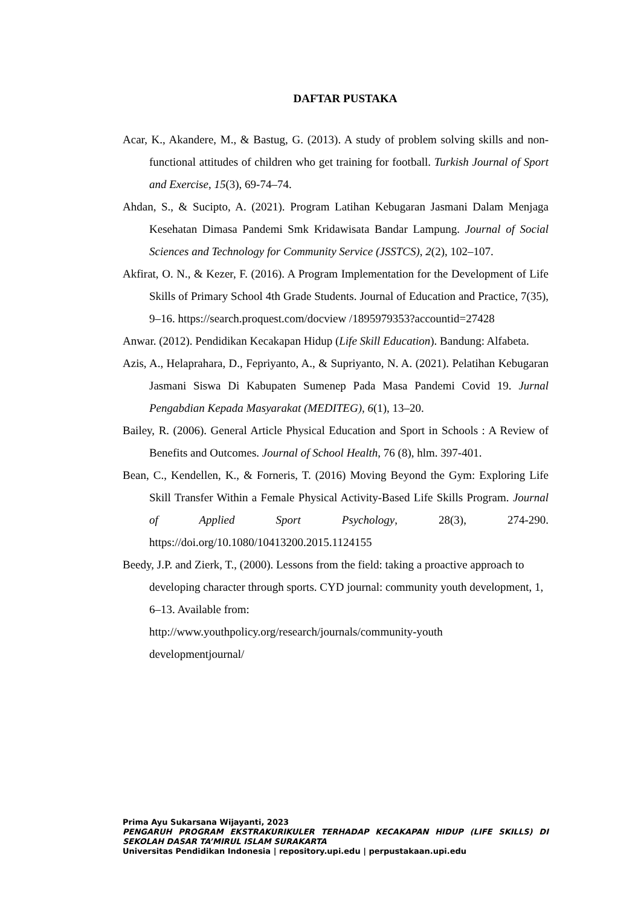DAFTAR PUSTAKA
Acar, K., Akandere, M., & Bastug, G. (2013). A study of problem solving skills and non-functional attitudes of children who get training for football. Turkish Journal of Sport and Exercise, 15(3), 69-74–74.
Ahdan, S., & Sucipto, A. (2021). Program Latihan Kebugaran Jasmani Dalam Menjaga Kesehatan Dimasa Pandemi Smk Kridawisata Bandar Lampung. Journal of Social Sciences and Technology for Community Service (JSSTCS), 2(2), 102–107.
Akfirat, O. N., & Kezer, F. (2016). A Program Implementation for the Development of Life Skills of Primary School 4th Grade Students. Journal of Education and Practice, 7(35), 9–16. https://search.proquest.com/docview /1895979353?accountid=27428
Anwar. (2012). Pendidikan Kecakapan Hidup (Life Skill Education). Bandung: Alfabeta.
Azis, A., Helaprahara, D., Fepriyanto, A., & Supriyanto, N. A. (2021). Pelatihan Kebugaran Jasmani Siswa Di Kabupaten Sumenep Pada Masa Pandemi Covid 19. Jurnal Pengabdian Kepada Masyarakat (MEDITEG), 6(1), 13–20.
Bailey, R. (2006). General Article Physical Education and Sport in Schools : A Review of Benefits and Outcomes. Journal of School Health, 76 (8), hlm. 397-401.
Bean, C., Kendellen, K., & Forneris, T. (2016) Moving Beyond the Gym: Exploring Life Skill Transfer Within a Female Physical Activity-Based Life Skills Program. Journal of Applied Sport Psychology, 28(3), 274-290. https://doi.org/10.1080/10413200.2015.1124155
Beedy, J.P. and Zierk, T., (2000). Lessons from the field: taking a proactive approach to developing character through sports. CYD journal: community youth development, 1, 6–13. Available from:
http://www.youthpolicy.org/research/journals/community-youth
developmentjournal/
Prima Ayu Sukarsana Wijayanti, 2023
PENGARUH PROGRAM EKSTRAKURIKULER TERHADAP KECAKAPAN HIDUP (LIFE SKILLS) DI SEKOLAH DASAR TA’MIRUL ISLAM SURAKARTA
Universitas Pendidikan Indonesia | repository.upi.edu | perpustakaan.upi.edu